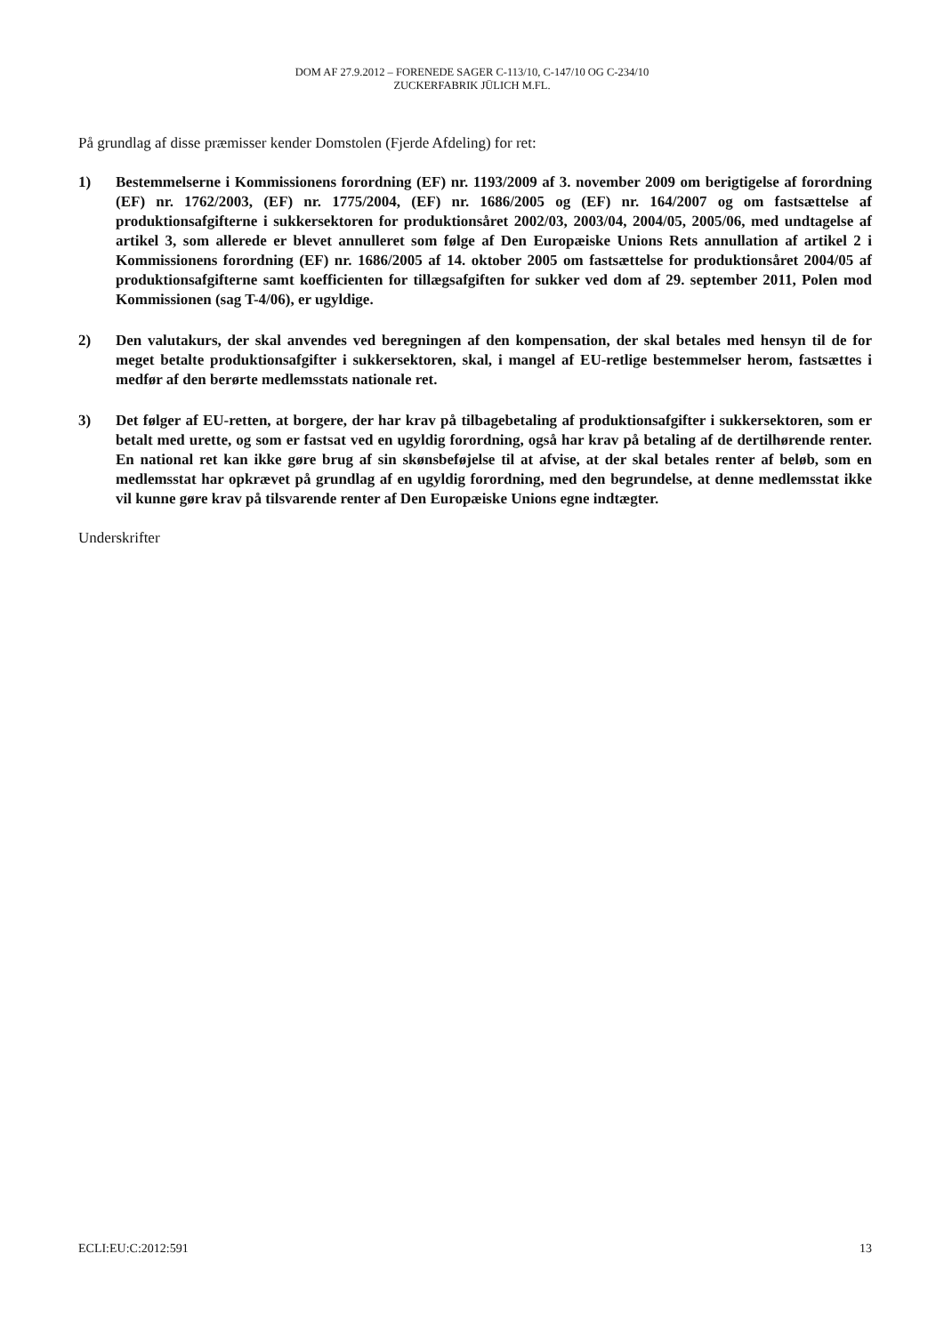DOM AF 27.9.2012 – FORENEDE SAGER C-113/10, C-147/10 OG C-234/10
ZUCKERFABRIK JÜLICH M.FL.
På grundlag af disse præmisser kender Domstolen (Fjerde Afdeling) for ret:
1) Bestemmelserne i Kommissionens forordning (EF) nr. 1193/2009 af 3. november 2009 om berigtigelse af forordning (EF) nr. 1762/2003, (EF) nr. 1775/2004, (EF) nr. 1686/2005 og (EF) nr. 164/2007 og om fastsættelse af produktionsafgifterne i sukkersektoren for produktionsåret 2002/03, 2003/04, 2004/05, 2005/06, med undtagelse af artikel 3, som allerede er blevet annulleret som følge af Den Europæiske Unions Rets annullation af artikel 2 i Kommissionens forordning (EF) nr. 1686/2005 af 14. oktober 2005 om fastsættelse for produktionsåret 2004/05 af produktionsafgifterne samt koefficienten for tillægsafgiften for sukker ved dom af 29. september 2011, Polen mod Kommissionen (sag T-4/06), er ugyldige.
2) Den valutakurs, der skal anvendes ved beregningen af den kompensation, der skal betales med hensyn til de for meget betalte produktionsafgifter i sukkersektoren, skal, i mangel af EU-retlige bestemmelser herom, fastsættes i medfør af den berørte medlemsstats nationale ret.
3) Det følger af EU-retten, at borgere, der har krav på tilbagebetaling af produktionsafgifter i sukkersektoren, som er betalt med urette, og som er fastsat ved en ugyldig forordning, også har krav på betaling af de dertilhørende renter. En national ret kan ikke gøre brug af sin skønsbeføjelse til at afvise, at der skal betales renter af beløb, som en medlemsstat har opkrævet på grundlag af en ugyldig forordning, med den begrundelse, at denne medlemsstat ikke vil kunne gøre krav på tilsvarende renter af Den Europæiske Unions egne indtægter.
Underskrifter
ECLI:EU:C:2012:591 13